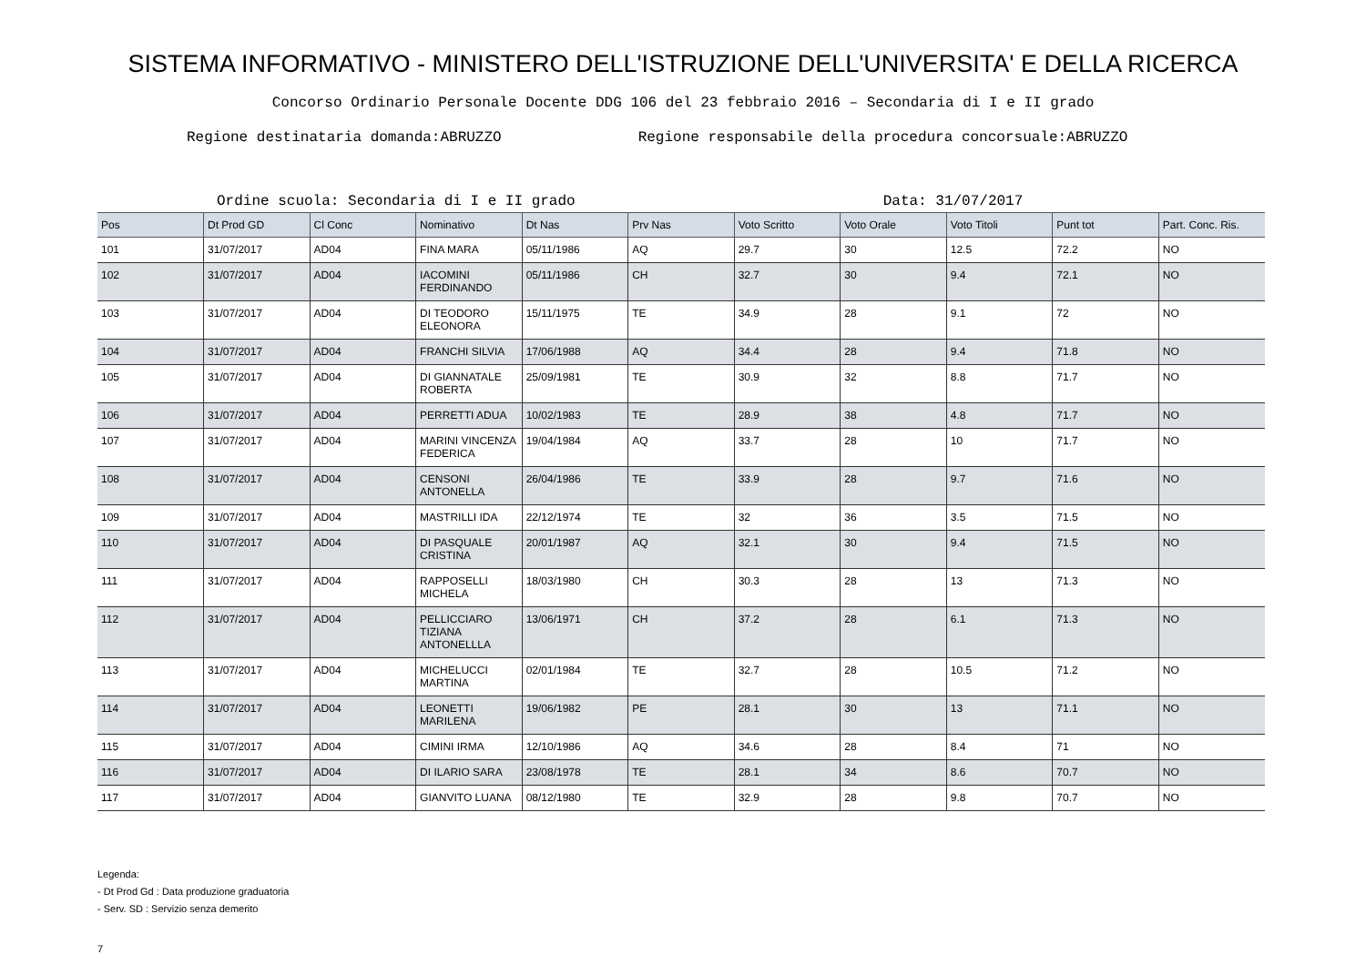SISTEMA INFORMATIVO - MINISTERO DELL'ISTRUZIONE DELL'UNIVERSITA' E DELLA RICERCA
Concorso Ordinario Personale Docente DDG 106 del 23 febbraio 2016 – Secondaria di I e II grado
Regione destinataria domanda:ABRUZZO Regione responsabile della procedura concorsuale:ABRUZZO
Ordine scuola: Secondaria di I e II grado Data: 31/07/2017
| Pos | Dt Prod GD | Cl Conc | Nominativo | Dt Nas | Prv Nas | Voto Scritto | Voto Orale | Voto Titoli | Punt tot | Part. Conc. Ris. |
| --- | --- | --- | --- | --- | --- | --- | --- | --- | --- | --- |
| 101 | 31/07/2017 | AD04 | FINA MARA | 05/11/1986 | AQ | 29.7 | 30 | 12.5 | 72.2 | NO |
| 102 | 31/07/2017 | AD04 | IACOMINI FERDINANDO | 05/11/1986 | CH | 32.7 | 30 | 9.4 | 72.1 | NO |
| 103 | 31/07/2017 | AD04 | DI TEODORO ELEONORA | 15/11/1975 | TE | 34.9 | 28 | 9.1 | 72 | NO |
| 104 | 31/07/2017 | AD04 | FRANCHI SILVIA | 17/06/1988 | AQ | 34.4 | 28 | 9.4 | 71.8 | NO |
| 105 | 31/07/2017 | AD04 | DI GIANNATALE ROBERTA | 25/09/1981 | TE | 30.9 | 32 | 8.8 | 71.7 | NO |
| 106 | 31/07/2017 | AD04 | PERRETTI ADUA | 10/02/1983 | TE | 28.9 | 38 | 4.8 | 71.7 | NO |
| 107 | 31/07/2017 | AD04 | MARINI VINCENZA FEDERICA | 19/04/1984 | AQ | 33.7 | 28 | 10 | 71.7 | NO |
| 108 | 31/07/2017 | AD04 | CENSONI ANTONELLA | 26/04/1986 | TE | 33.9 | 28 | 9.7 | 71.6 | NO |
| 109 | 31/07/2017 | AD04 | MASTRILLI IDA | 22/12/1974 | TE | 32 | 36 | 3.5 | 71.5 | NO |
| 110 | 31/07/2017 | AD04 | DI PASQUALE CRISTINA | 20/01/1987 | AQ | 32.1 | 30 | 9.4 | 71.5 | NO |
| 111 | 31/07/2017 | AD04 | RAPPOSELLI MICHELA | 18/03/1980 | CH | 30.3 | 28 | 13 | 71.3 | NO |
| 112 | 31/07/2017 | AD04 | PELLICCIARO TIZIANA ANTONELLLA | 13/06/1971 | CH | 37.2 | 28 | 6.1 | 71.3 | NO |
| 113 | 31/07/2017 | AD04 | MICHELUCCI MARTINA | 02/01/1984 | TE | 32.7 | 28 | 10.5 | 71.2 | NO |
| 114 | 31/07/2017 | AD04 | LEONETTI MARILENA | 19/06/1982 | PE | 28.1 | 30 | 13 | 71.1 | NO |
| 115 | 31/07/2017 | AD04 | CIMINI IRMA | 12/10/1986 | AQ | 34.6 | 28 | 8.4 | 71 | NO |
| 116 | 31/07/2017 | AD04 | DI ILARIO SARA | 23/08/1978 | TE | 28.1 | 34 | 8.6 | 70.7 | NO |
| 117 | 31/07/2017 | AD04 | GIANVITO LUANA | 08/12/1980 | TE | 32.9 | 28 | 9.8 | 70.7 | NO |
Legenda:
- Dt Prod Gd : Data produzione graduatoria
- Serv. SD : Servizio senza demerito
7